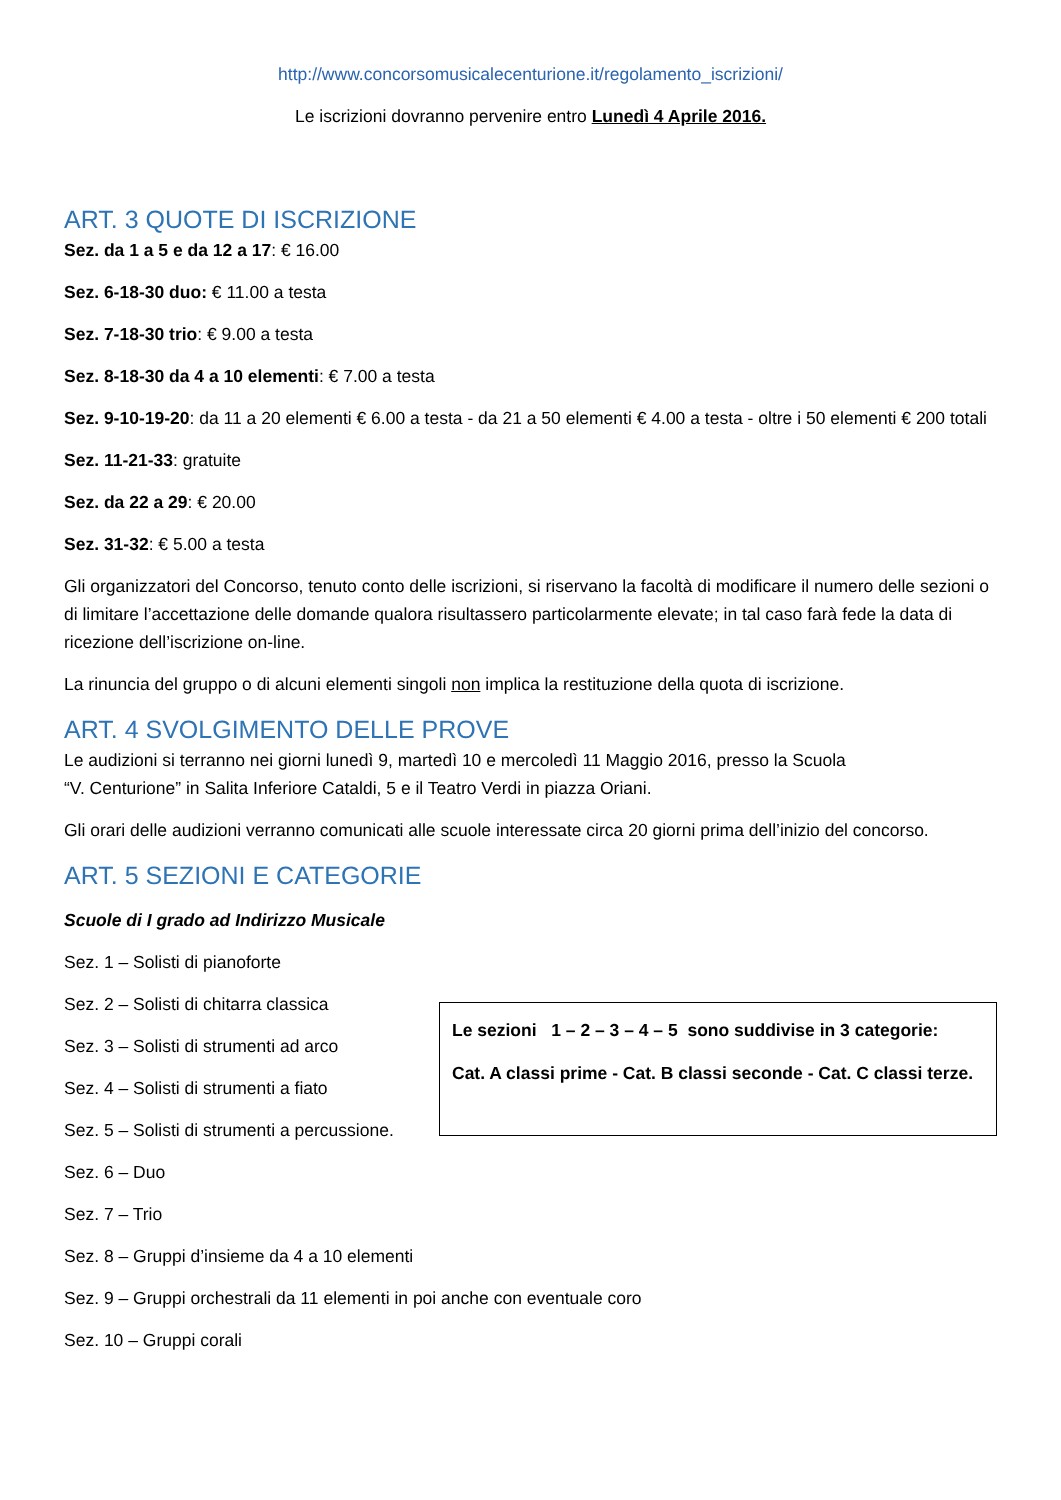http://www.concorsomusicalecenturione.it/regolamento_iscrizioni/
Le iscrizioni dovranno pervenire entro Lunedì 4 Aprile 2016.
ART. 3 QUOTE DI ISCRIZIONE
Sez. da 1 a 5 e da 12 a 17: € 16.00
Sez. 6-18-30 duo: € 11.00 a testa
Sez. 7-18-30 trio: € 9.00 a testa
Sez. 8-18-30 da 4 a 10 elementi: € 7.00 a testa
Sez. 9-10-19-20: da 11 a 20 elementi € 6.00 a testa - da 21 a 50 elementi € 4.00 a testa - oltre i 50 elementi € 200 totali
Sez. 11-21-33: gratuite
Sez. da 22 a 29: € 20.00
Sez. 31-32: € 5.00 a testa
Gli organizzatori del Concorso, tenuto conto delle iscrizioni, si riservano la facoltà di modificare il numero delle sezioni o di limitare l’accettazione delle domande qualora risultassero particolarmente elevate; in tal caso farà fede la data di ricezione dell’iscrizione on-line.
La rinuncia del gruppo o di alcuni elementi singoli non implica la restituzione della quota di iscrizione.
ART. 4 SVOLGIMENTO DELLE PROVE
Le audizioni si terranno nei giorni lunedì 9, martedì 10 e mercoledì 11 Maggio 2016, presso la Scuola
“V. Centurione” in Salita Inferiore Cataldi, 5 e il Teatro Verdi in piazza Oriani.
Gli orari delle audizioni verranno comunicati alle scuole interessate circa 20 giorni prima dell’inizio del concorso.
ART. 5 SEZIONI E CATEGORIE
Scuole di I grado ad Indirizzo Musicale
Sez. 1 – Solisti di pianoforte
Sez. 2 – Solisti di chitarra classica
Sez. 3 – Solisti di strumenti ad arco
Sez. 4 – Solisti di strumenti a fiato
Sez. 5 – Solisti di strumenti a percussione.
Le sezioni 1 – 2 – 3 – 4 – 5 sono suddivise in 3 categorie:
Cat. A classi prime - Cat. B classi seconde - Cat. C classi terze.
Sez. 6 – Duo
Sez. 7 – Trio
Sez. 8 – Gruppi d’insieme da 4 a 10 elementi
Sez. 9 – Gruppi orchestrali da 11 elementi in poi anche con eventuale coro
Sez. 10 – Gruppi corali